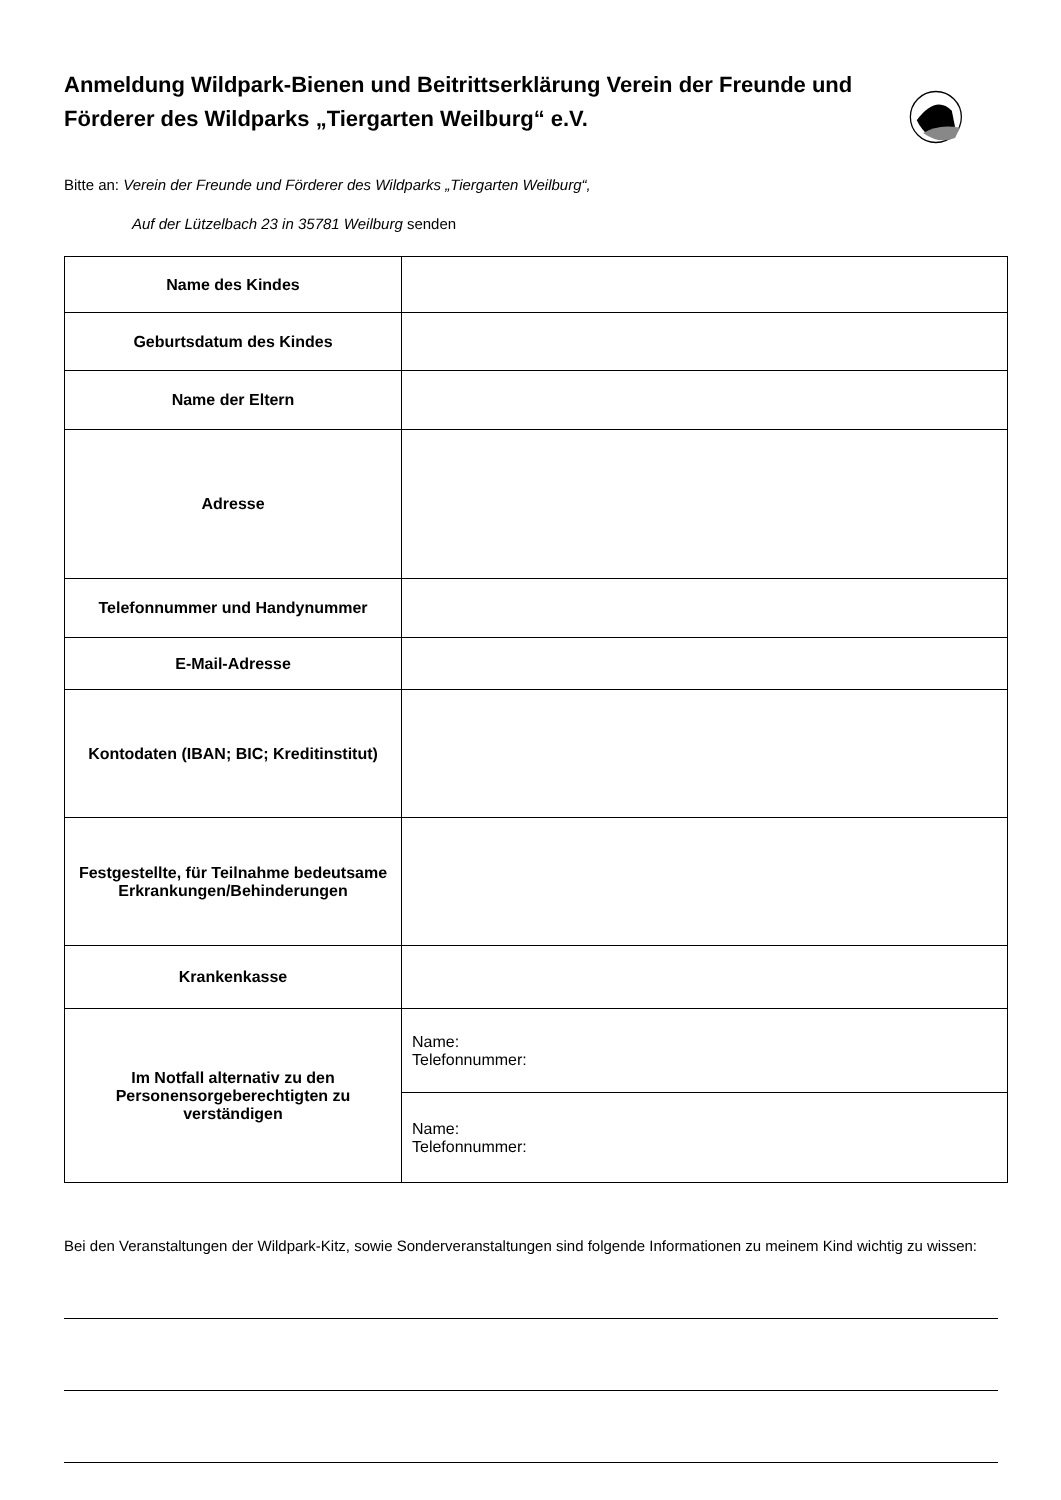Anmeldung Wildpark-Bienen und Beitrittserklärung Verein der Freunde und Förderer des Wildparks „Tiergarten Weilburg“ e.V.
Bitte an: Verein der Freunde und Förderer des Wildparks „Tiergarten Weilburg“,
Auf der Lützelbach 23 in 35781 Weilburg senden
| Name des Kindes | |
| Geburtsdatum des Kindes | |
| Name der Eltern | |
| Adresse | |
| Telefonnummer und Handynummer | |
| E-Mail-Adresse | |
| Kontodaten (IBAN; BIC; Kreditinstitut) | |
| Festgestellte, für Teilnahme bedeutsame Erkrankungen/Behinderungen | |
| Krankenkasse | |
| Im Notfall alternativ zu den Personensorgeberechtigten zu verständigen | Name: Telefonnummer: |
| | Name: Telefonnummer: |
Bei den Veranstaltungen der Wildpark-Kitz, sowie Sonderveranstaltungen sind folgende Informationen zu meinem Kind wichtig zu wissen: